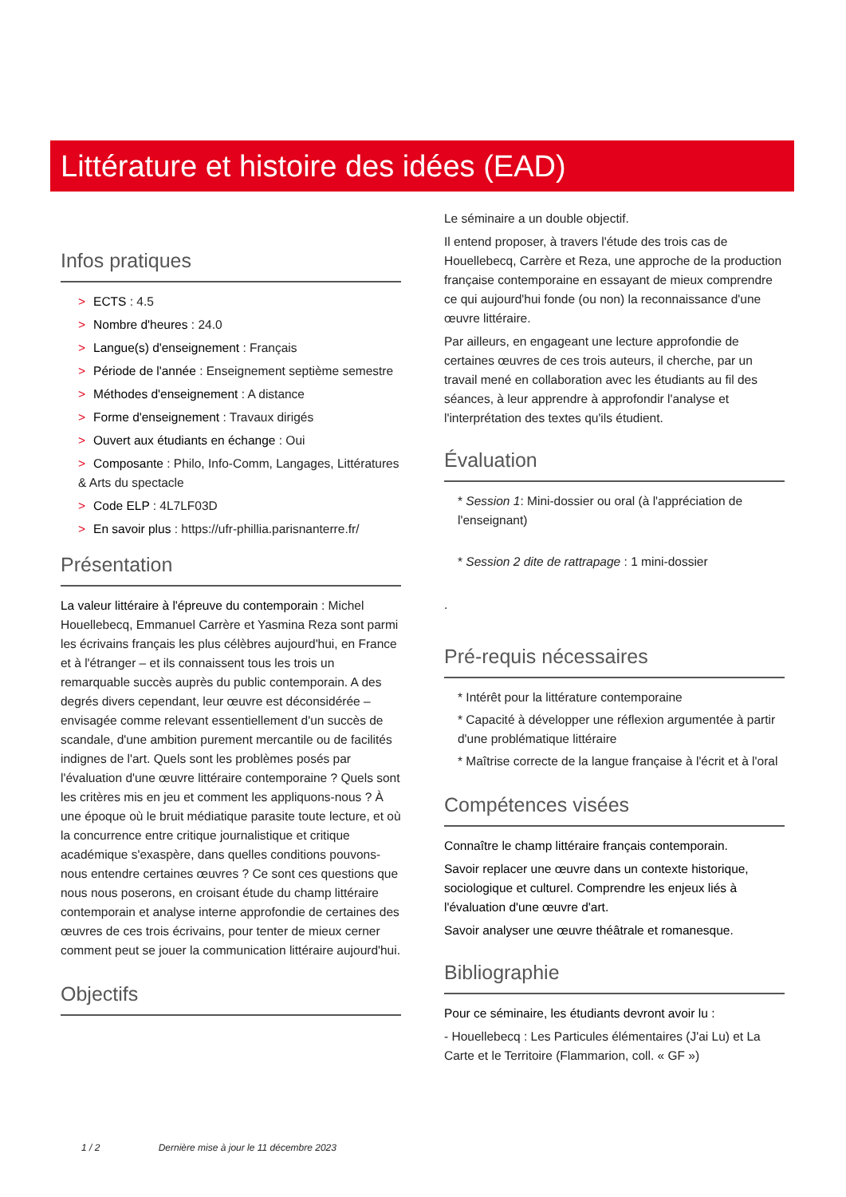Littérature et histoire des idées (EAD)
Infos pratiques
> ECTS : 4.5
> Nombre d'heures : 24.0
> Langue(s) d'enseignement : Français
> Période de l'année : Enseignement septième semestre
> Méthodes d'enseignement : A distance
> Forme d'enseignement : Travaux dirigés
> Ouvert aux étudiants en échange : Oui
> Composante : Philo, Info-Comm, Langages, Littératures & Arts du spectacle
> Code ELP : 4L7LF03D
> En savoir plus : https://ufr-phillia.parisnanterre.fr/
Présentation
La valeur littéraire à l'épreuve du contemporain : Michel Houellebecq, Emmanuel Carrère et Yasmina Reza sont parmi les écrivains français les plus célèbres aujourd'hui, en France et à l'étranger – et ils connaissent tous les trois un remarquable succès auprès du public contemporain. A des degrés divers cependant, leur œuvre est déconsidérée – envisagée comme relevant essentiellement d'un succès de scandale, d'une ambition purement mercantile ou de facilités indignes de l'art. Quels sont les problèmes posés par l'évaluation d'une œuvre littéraire contemporaine ? Quels sont les critères mis en jeu et comment les appliquons-nous ? À une époque où le bruit médiatique parasite toute lecture, et où la concurrence entre critique journalistique et critique académique s'exaspère, dans quelles conditions pouvons-nous entendre certaines œuvres ? Ce sont ces questions que nous nous poserons, en croisant étude du champ littéraire contemporain et analyse interne approfondie de certaines des œuvres de ces trois écrivains, pour tenter de mieux cerner comment peut se jouer la communication littéraire aujourd'hui.
Objectifs
Le séminaire a un double objectif.
Il entend proposer, à travers l'étude des trois cas de Houellebecq, Carrère et Reza, une approche de la production française contemporaine en essayant de mieux comprendre ce qui aujourd'hui fonde (ou non) la reconnaissance d'une œuvre littéraire.
Par ailleurs, en engageant une lecture approfondie de certaines œuvres de ces trois auteurs, il cherche, par un travail mené en collaboration avec les étudiants au fil des séances, à leur apprendre à approfondir l'analyse et l'interprétation des textes qu'ils étudient.
Évaluation
* Session 1: Mini-dossier ou oral (à l'appréciation de l'enseignant)
* Session 2 dite de rattrapage : 1 mini-dossier
.
Pré-requis nécessaires
* Intérêt pour la littérature contemporaine
* Capacité à développer une réflexion argumentée à partir d'une problématique littéraire
* Maîtrise correcte de la langue française à l'écrit et à l'oral
Compétences visées
Connaître le champ littéraire français contemporain.
Savoir replacer une œuvre dans un contexte historique, sociologique et culturel. Comprendre les enjeux liés à l'évaluation d'une œuvre d'art.
Savoir analyser une œuvre théâtrale et romanesque.
Bibliographie
Pour ce séminaire, les étudiants devront avoir lu :
- Houellebecq : Les Particules élémentaires (J'ai Lu) et La Carte et le Territoire (Flammarion, coll. « GF »)
1 / 2 Dernière mise à jour le 11 décembre 2023